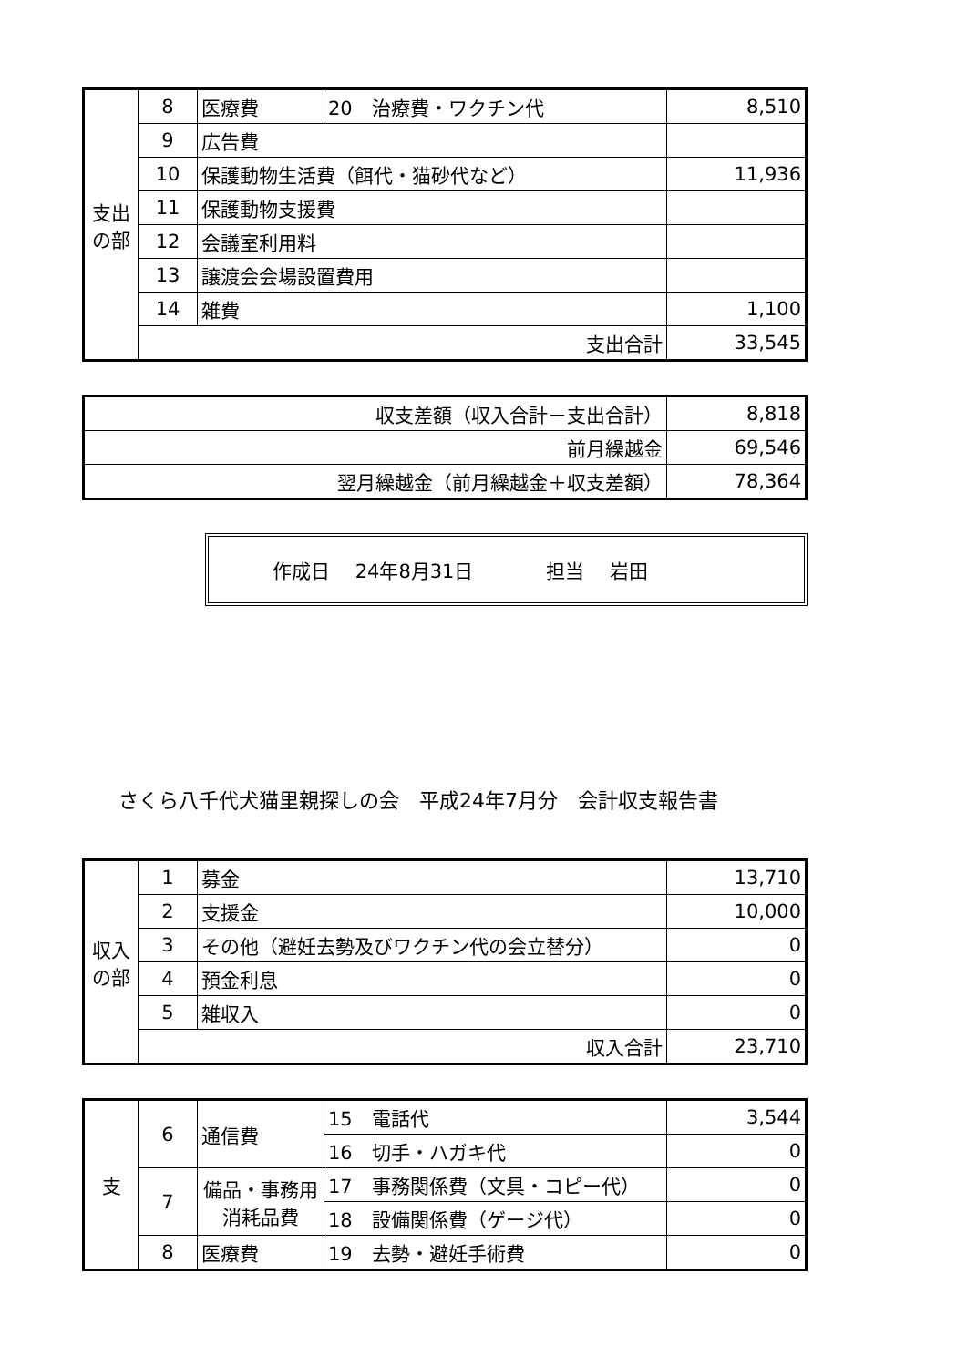| 支出の部 | 8 | 医療費 | 20 治療費・ワクチン代 | 8,510 |
| | 9 | 広告費 | | |
| | 10 | 保護動物生活費（餌代・猫砂代など） | | 11,936 |
| | 11 | 保護動物支援費 | | |
| | 12 | 会議室利用料 | | |
| | 13 | 譲渡会会場設置費用 | | |
| | 14 | 雑費 | | 1,100 |
| | 支出合計 | | | 33,545 |
| 収支差額（収入合計－支出合計） | 8,818 |
| 前月繰越金 | 69,546 |
| 翌月繰越金（前月繰越金＋収支差額） | 78,364 |
作成日　 24年8月31日 担当　 岩田
さくら八千代犬猫里親探しの会　平成24年7月分　会計収支報告書
| 収入の部 | 1 | 募金 | 13,710 |
| | 2 | 支援金 | 10,000 |
| | 3 | その他（避妊去勢及びワクチン代の会立替分） | 0 |
| | 4 | 預金利息 | 0 |
| | 5 | 雑収入 | 0 |
| | 収入合計 | | 23,710 |
| 支 | 6 | 通信費 | 15 電話代 | 3,544 |
| | | | 16 切手・ハガキ代 | 0 |
| | 7 | 備品・事務用消耗品費 | 17 事務関係費（文具・コピー代） | 0 |
| | | | 18 設備関係費（ゲージ代） | 0 |
| | 8 | 医療費 | 19 去勢・避妊手術費 | 0 |